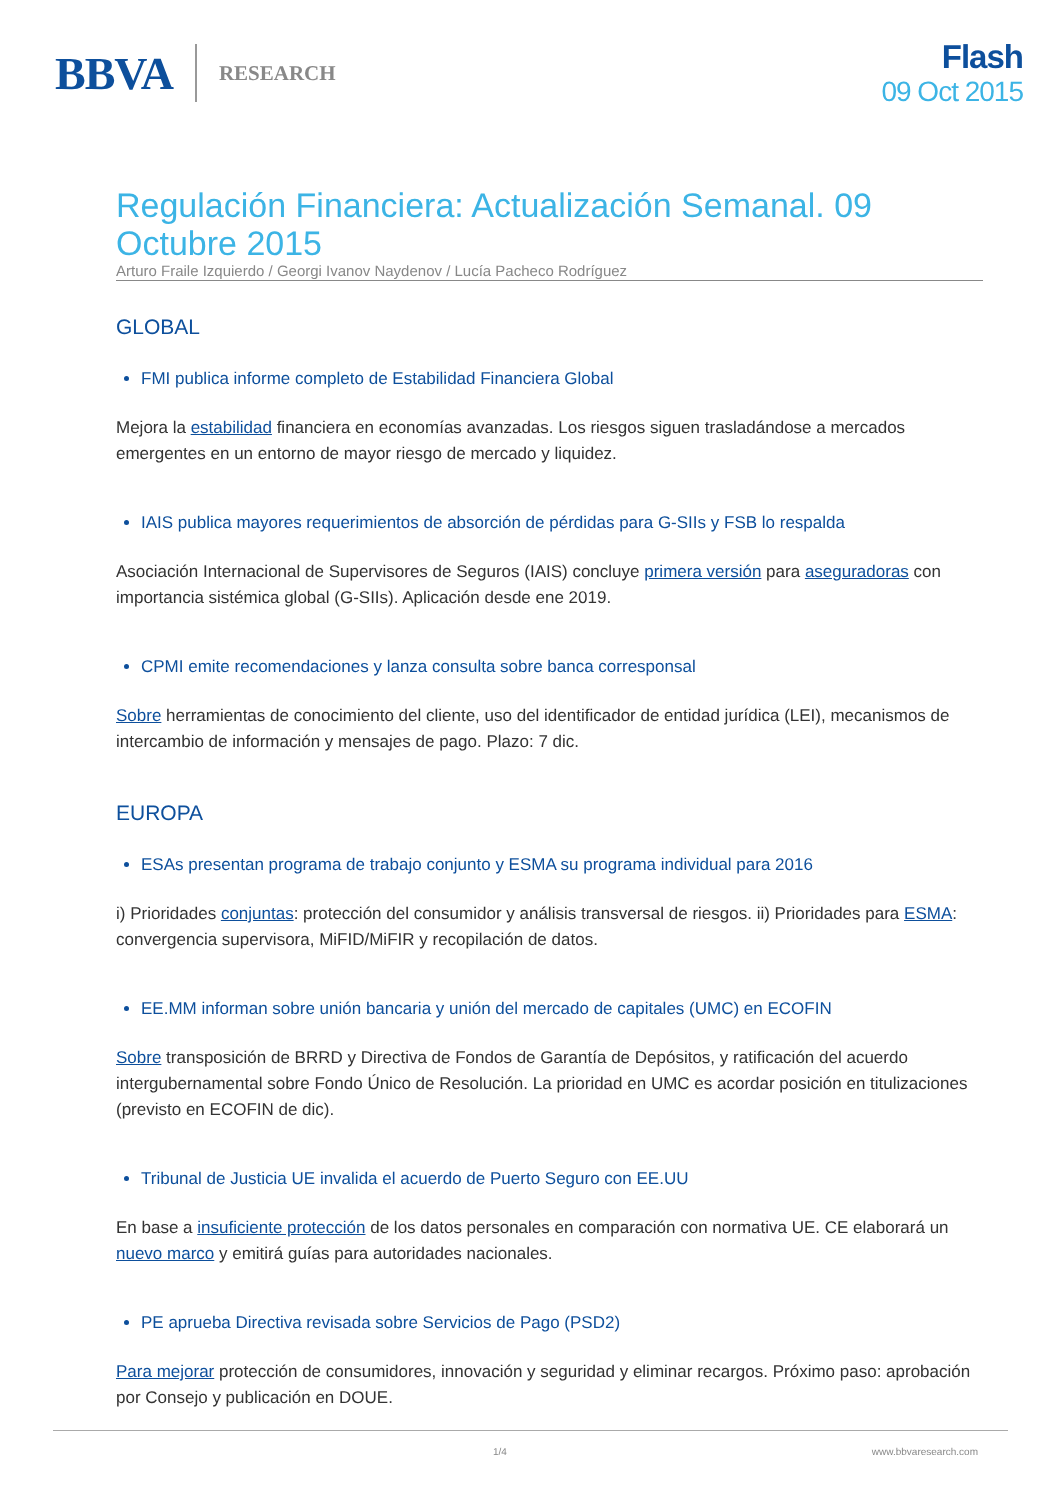BBVA RESEARCH
Flash
09 Oct 2015
Regulación Financiera: Actualización Semanal. 09 Octubre 2015
Arturo Fraile Izquierdo / Georgi Ivanov Naydenov / Lucía Pacheco Rodríguez
GLOBAL
FMI publica informe completo de Estabilidad Financiera Global
Mejora la estabilidad financiera en economías avanzadas. Los riesgos siguen trasladándose a mercados emergentes en un entorno de mayor riesgo de mercado y liquidez.
IAIS publica mayores requerimientos de absorción de pérdidas para G-SIIs y FSB lo respalda
Asociación Internacional de Supervisores de Seguros (IAIS) concluye primera versión para aseguradoras con importancia sistémica global (G-SIIs). Aplicación desde ene 2019.
CPMI emite recomendaciones y lanza consulta sobre banca corresponsal
Sobre herramientas de conocimiento del cliente, uso del identificador de entidad jurídica (LEI), mecanismos de intercambio de información y mensajes de pago. Plazo: 7 dic.
EUROPA
ESAs presentan programa de trabajo conjunto y ESMA su programa individual para 2016
i) Prioridades conjuntas: protección del consumidor y análisis transversal de riesgos. ii) Prioridades para ESMA: convergencia supervisora, MiFID/MiFIR y recopilación de datos.
EE.MM informan sobre unión bancaria y unión del mercado de capitales (UMC) en ECOFIN
Sobre transposición de BRRD y Directiva de Fondos de Garantía de Depósitos, y ratificación del acuerdo intergubernamental sobre Fondo Único de Resolución. La prioridad en UMC es acordar posición en titulizaciones (previsto en ECOFIN de dic).
Tribunal de Justicia UE invalida el acuerdo de Puerto Seguro con EE.UU
En base a insuficiente protección de los datos personales en comparación con normativa UE. CE elaborará un nuevo marco y emitirá guías para autoridades nacionales.
PE aprueba Directiva revisada sobre Servicios de Pago (PSD2)
Para mejorar protección de consumidores, innovación y seguridad y eliminar recargos. Próximo paso: aprobación por Consejo y publicación en DOUE.
1/4 www.bbvaresearch.com